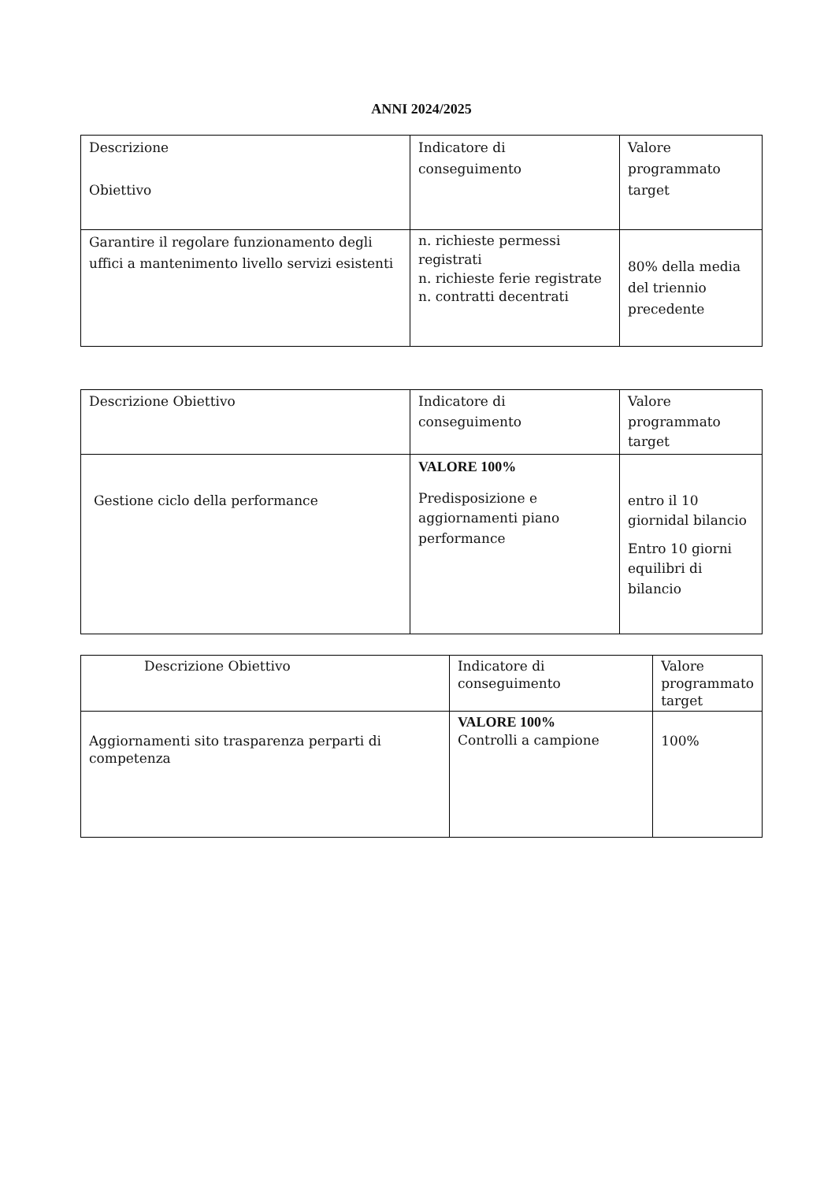ANNI 2024/2025
| Descrizione Obiettivo | Indicatore di conseguimento | Valore programmato target |
| Garantire il regolare funzionamento degli uffici a mantenimento livello servizi esistenti | n. richieste permessi registrati n. richieste ferie registrate n. contratti decentrati | 80% della media del triennio precedente |
| Descrizione Obiettivo | Indicatore di conseguimento | Valore programmato target |
| Gestione ciclo della performance | VALORE 100% Predisposizione e aggiornamenti piano performance | entro il 10 giornidal bilancio Entro 10 giorni equilibri di bilancio |
| Descrizione Obiettivo | Indicatore di conseguimento | Valore programmato target |
| Aggiornamenti sito trasparenza perparti di competenza | VALORE 100% Controlli a campione | 100% |